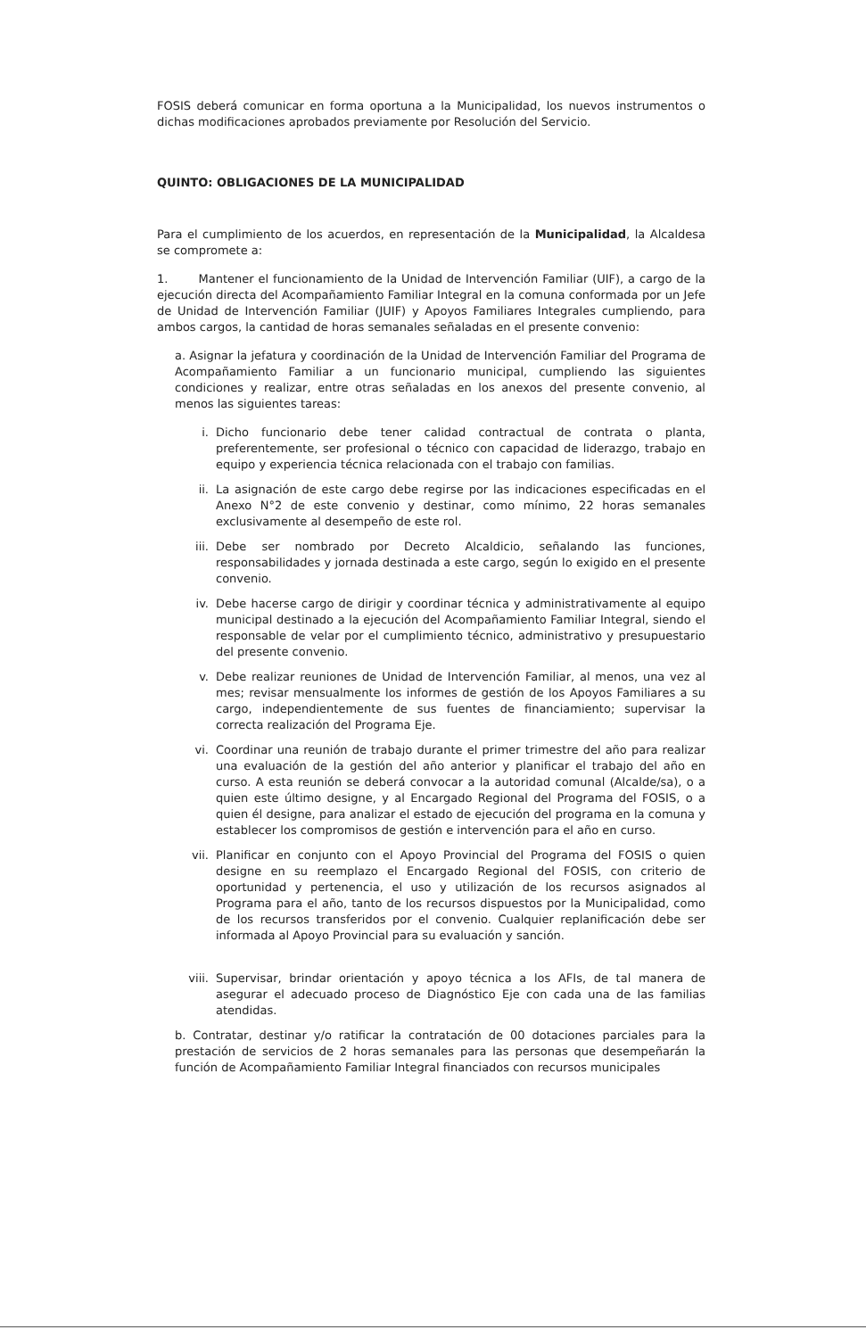FOSIS deberá comunicar en forma oportuna a la Municipalidad, los nuevos instrumentos o dichas modificaciones aprobados previamente por Resolución del Servicio.
QUINTO: OBLIGACIONES DE LA MUNICIPALIDAD
Para el cumplimiento de los acuerdos, en representación de la Municipalidad, la Alcaldesa se compromete a:
1. Mantener el funcionamiento de la Unidad de Intervención Familiar (UIF), a cargo de la ejecución directa del Acompañamiento Familiar Integral en la comuna conformada por un Jefe de Unidad de Intervención Familiar (JUIF) y Apoyos Familiares Integrales cumpliendo, para ambos cargos, la cantidad de horas semanales señaladas en el presente convenio:
a. Asignar la jefatura y coordinación de la Unidad de Intervención Familiar del Programa de Acompañamiento Familiar a un funcionario municipal, cumpliendo las siguientes condiciones y realizar, entre otras señaladas en los anexos del presente convenio, al menos las siguientes tareas:
i. Dicho funcionario debe tener calidad contractual de contrata o planta, preferentemente, ser profesional o técnico con capacidad de liderazgo, trabajo en equipo y experiencia técnica relacionada con el trabajo con familias.
ii. La asignación de este cargo debe regirse por las indicaciones especificadas en el Anexo N°2 de este convenio y destinar, como mínimo, 22 horas semanales exclusivamente al desempeño de este rol.
iii. Debe ser nombrado por Decreto Alcaldicio, señalando las funciones, responsabilidades y jornada destinada a este cargo, según lo exigido en el presente convenio.
iv. Debe hacerse cargo de dirigir y coordinar técnica y administrativamente al equipo municipal destinado a la ejecución del Acompañamiento Familiar Integral, siendo el responsable de velar por el cumplimiento técnico, administrativo y presupuestario del presente convenio.
v. Debe realizar reuniones de Unidad de Intervención Familiar, al menos, una vez al mes; revisar mensualmente los informes de gestión de los Apoyos Familiares a su cargo, independientemente de sus fuentes de financiamiento; supervisar la correcta realización del Programa Eje.
vi. Coordinar una reunión de trabajo durante el primer trimestre del año para realizar una evaluación de la gestión del año anterior y planificar el trabajo del año en curso. A esta reunión se deberá convocar a la autoridad comunal (Alcalde/sa), o a quien este último designe, y al Encargado Regional del Programa del FOSIS, o a quien él designe, para analizar el estado de ejecución del programa en la comuna y establecer los compromisos de gestión e intervención para el año en curso.
vii. Planificar en conjunto con el Apoyo Provincial del Programa del FOSIS o quien designe en su reemplazo el Encargado Regional del FOSIS, con criterio de oportunidad y pertenencia, el uso y utilización de los recursos asignados al Programa para el año, tanto de los recursos dispuestos por la Municipalidad, como de los recursos transferidos por el convenio. Cualquier replanificación debe ser informada al Apoyo Provincial para su evaluación y sanción.
viii. Supervisar, brindar orientación y apoyo técnica a los AFIs, de tal manera de asegurar el adecuado proceso de Diagnóstico Eje con cada una de las familias atendidas.
b. Contratar, destinar y/o ratificar la contratación de 00 dotaciones parciales para la prestación de servicios de 2 horas semanales para las personas que desempeñarán la función de Acompañamiento Familiar Integral financiados con recursos municipales